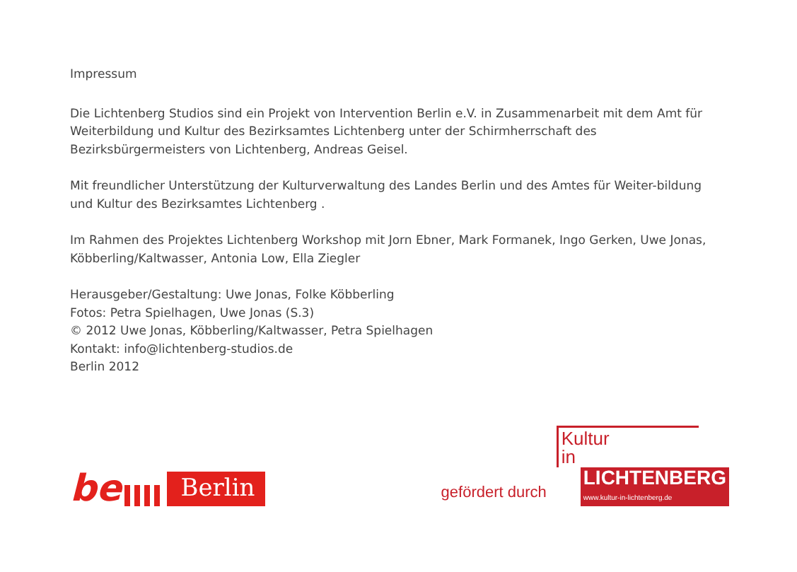Impressum
Die Lichtenberg Studios sind ein Projekt von Intervention Berlin e.V. in Zusammenarbeit mit dem Amt für Weiterbildung und Kultur des Bezirksamtes Lichtenberg unter der Schirmherrschaft des Bezirksbürgermeisters von Lichtenberg, Andreas Geisel.
Mit freundlicher Unterstützung der Kulturverwaltung des Landes Berlin und des Amtes für Weiter-bildung und Kultur des Bezirksamtes Lichtenberg .
Im Rahmen des Projektes Lichtenberg Workshop mit Jorn Ebner, Mark Formanek, Ingo Gerken, Uwe Jonas, Köbberling/Kaltwasser, Antonia Low, Ella Ziegler
Herausgeber/Gestaltung: Uwe Jonas, Folke Köbberling
Fotos: Petra Spielhagen, Uwe Jonas (S.3)
© 2012 Uwe Jonas, Köbberling/Kaltwasser, Petra Spielhagen
Kontakt: info@lichtenberg-studios.de
Berlin 2012
be Berlin
gefördert durch
Kultur
in
LICHTENBERG
www.kultur-in-lichtenberg.de